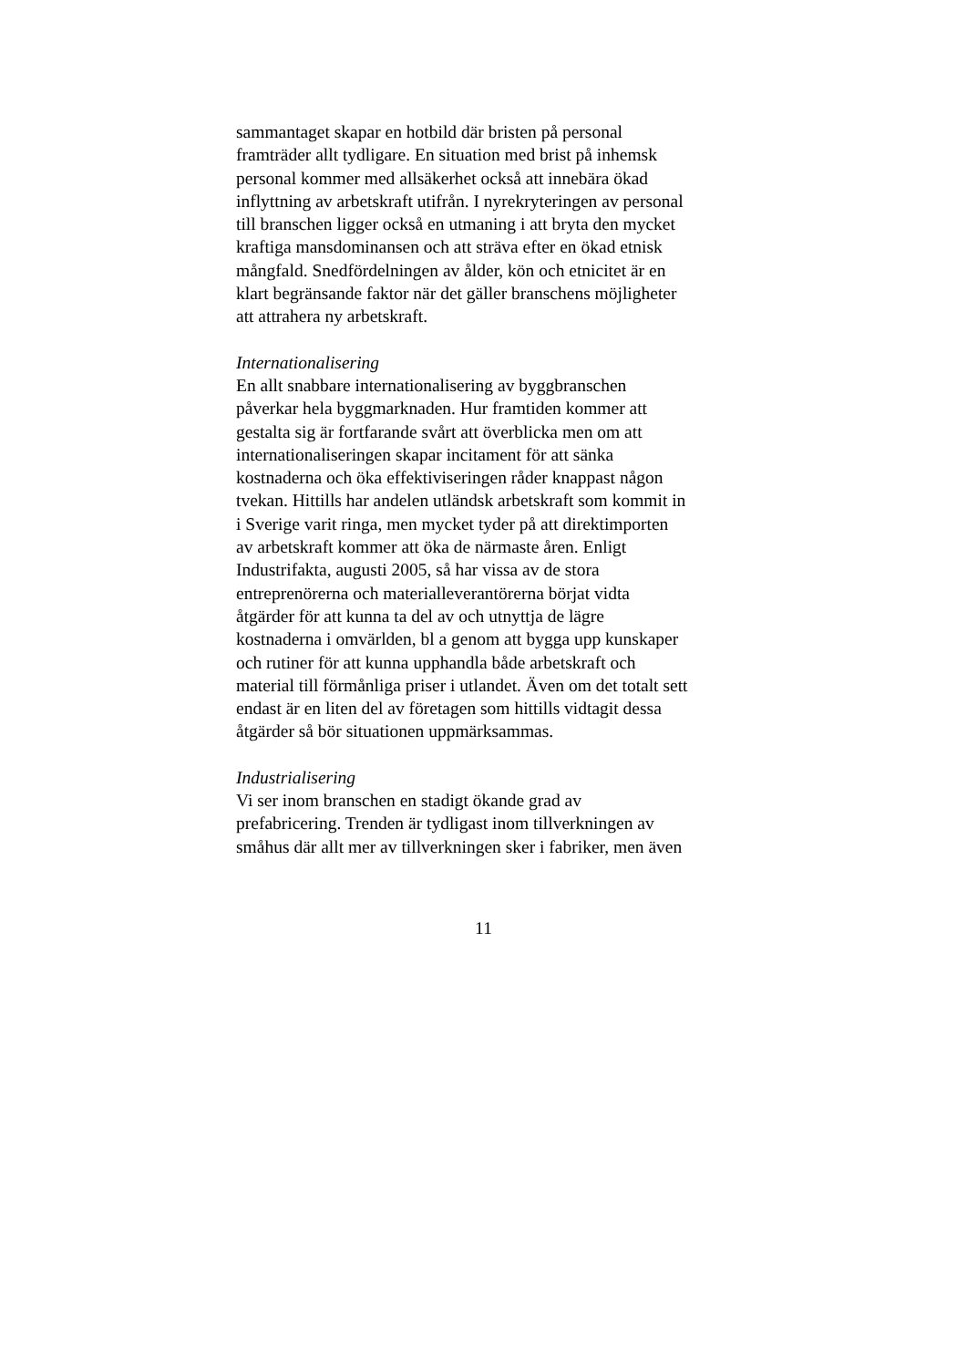sammantaget skapar en hotbild där bristen på personal
framträder allt tydligare. En situation med brist på inhemsk
personal kommer med allsäkerhet också att innebära ökad
inflyttning av arbetskraft utifrån. I nyrekryteringen av personal
till branschen ligger också en utmaning i att bryta den mycket
kraftiga mansdominansen och att sträva efter en ökad etnisk
mångfald. Snedfördelningen av ålder, kön och etnicitet är en
klart begränsande faktor när det gäller branschens möjligheter
att attrahera ny arbetskraft.
Internationalisering
En allt snabbare internationalisering av byggbranschen
påverkar hela byggmarknaden. Hur framtiden kommer att
gestalta sig är fortfarande svårt att överblicka men om att
internationaliseringen skapar incitament för att sänka
kostnaderna och öka effektiviseringen råder knappast någon
tvekan. Hittills har andelen utländsk arbetskraft som kommit in
i Sverige varit ringa, men mycket tyder på att direktimporten
av arbetskraft kommer att öka de närmaste åren. Enligt
Industrifakta, augusti 2005, så har vissa av de stora
entreprenörerna och materialleverantörerna börjat vidta
åtgärder för att kunna ta del av och utnyttja de lägre
kostnaderna i omvärlden, bl a genom att bygga upp kunskaper
och rutiner för att kunna upphandla både arbetskraft och
material till förmånliga priser i utlandet. Även om det totalt sett
endast är en liten del av företagen som hittills vidtagit dessa
åtgärder så bör situationen uppmärksammas.
Industrialisering
Vi ser inom branschen en stadigt ökande grad av
prefabricering. Trenden är tydligast inom tillverkningen av
småhus där allt mer av tillverkningen sker i fabriker, men även
11